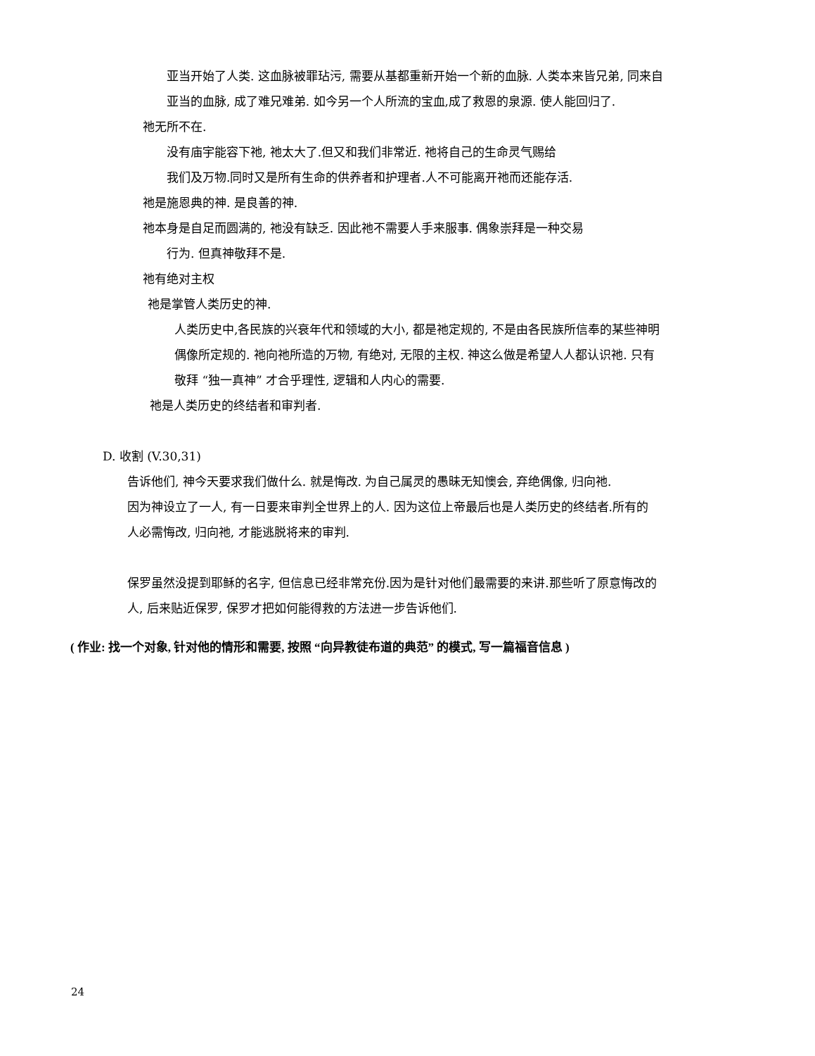亚当开始了人类. 这血脉被罪玷污, 需要从基都重新开始一个新的血脉. 人类本来皆兄弟, 同来自
亚当的血脉, 成了难兄难弟. 如今另一个人所流的宝血,成了救恩的泉源. 使人能回归了.
祂无所不在.
没有庙宇能容下祂, 祂太大了.但又和我们非常近. 祂将自己的生命灵气赐给
我们及万物.同时又是所有生命的供养者和护理者.人不可能离开祂而还能存活.
祂是施恩典的神. 是良善的神.
祂本身是自足而圆满的, 祂没有缺乏. 因此祂不需要人手来服事. 偶象崇拜是一种交易
行为. 但真神敬拜不是.
祂有绝对主权
祂是掌管人类历史的神.
人类历史中,各民族的兴衰年代和领域的大小, 都是祂定规的, 不是由各民族所信奉的某些神明
偶像所定规的. 祂向祂所造的万物, 有绝对, 无限的主权. 神这么做是希望人人都认识祂. 只有
敬拜 “独一真神” 才合乎理性, 逻辑和人内心的需要.
祂是人类历史的终结者和审判者.
D. 收割 (V.30,31)
告诉他们, 神今天要求我们做什么. 就是悔改. 为自己属灵的愚昧无知懊会, 弃绝偶像, 归向祂.
因为神设立了一人, 有一日要来审判全世界上的人. 因为这位上帝最后也是人类历史的终结者.所有的
人必需悔改, 归向祂, 才能逃脱将来的审判.
保罗虽然没提到耶稣的名字, 但信息已经非常充份.因为是针对他们最需要的来讲.那些听了原意悔改的
人, 后来贴近保罗, 保罗才把如何能得救的方法进一步告诉他们.
( 作业: 找一个对象, 针对他的情形和需要, 按照 “向异教徒布道的典范” 的模式, 写一篇福音信息 )
24